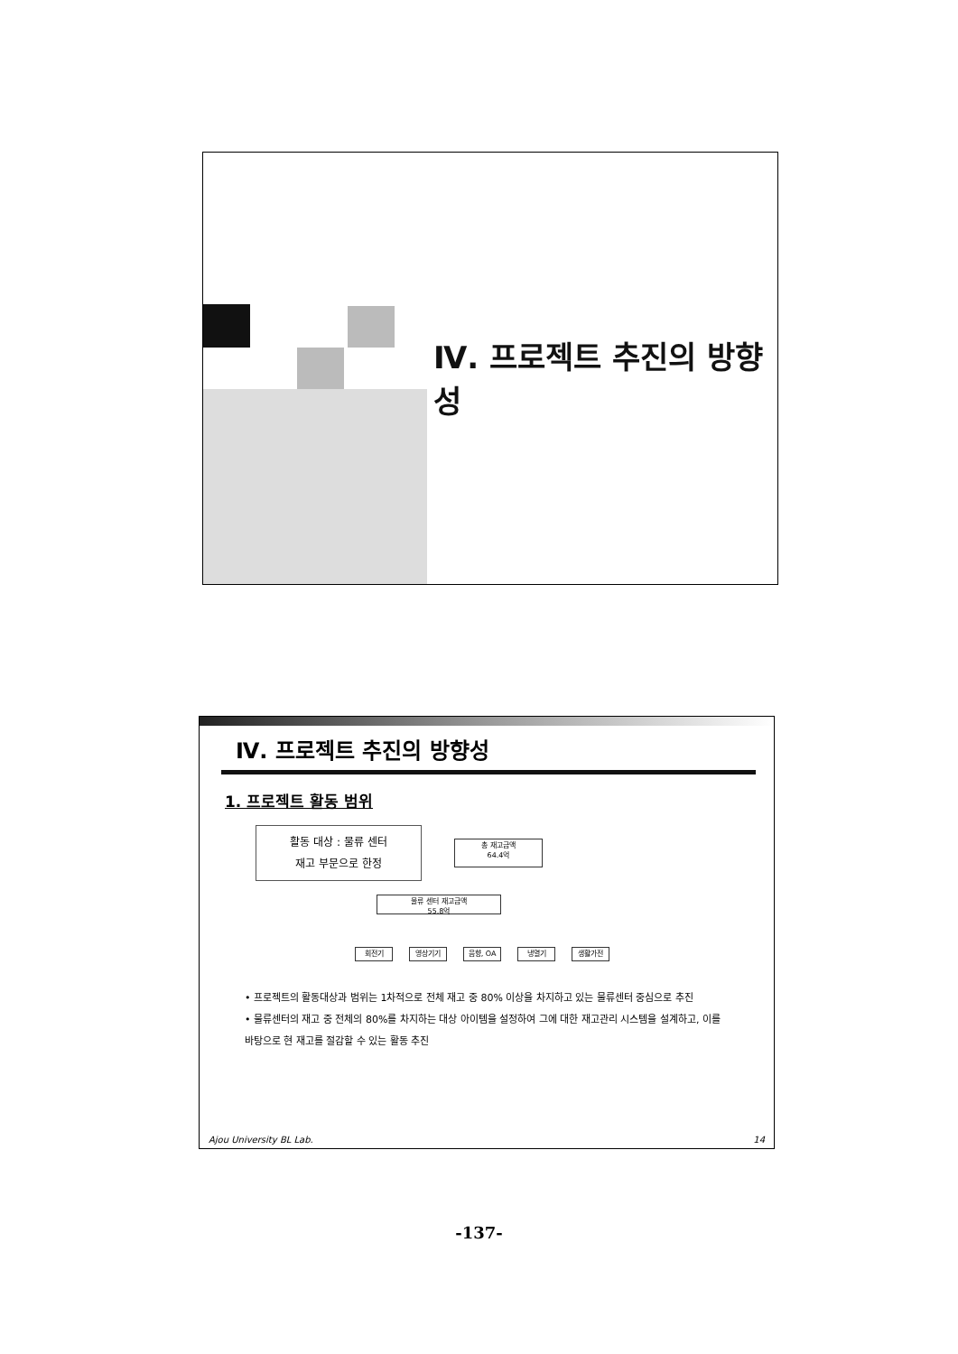Ⅳ. 프로젝트 추진의 방향성
Ⅳ. 프로젝트 추진의 방향성
1. 프로젝트 활동 범위
활동 대상 : 물류 센터
재고 부문으로 한정
총 재고금액
64.4억
물류 센터 재고금액
55.8억
회전기 영상기기 음향, OA 냉열기 생활가전
• 프로젝트의 활동대상과 범위는 1차적으로 전체 재고 중 80% 이상을 차지하고 있는 물류센터 중심으로 추진
• 물류센터의 재고 중 전체의 80%를 차지하는 대상 아이템을 설정하여 그에 대한 재고관리 시스템을 설계하고, 이를 바탕으로 현 재고를 절감할 수 있는 활동 추진
Ajou University BL Lab. 14
-137-